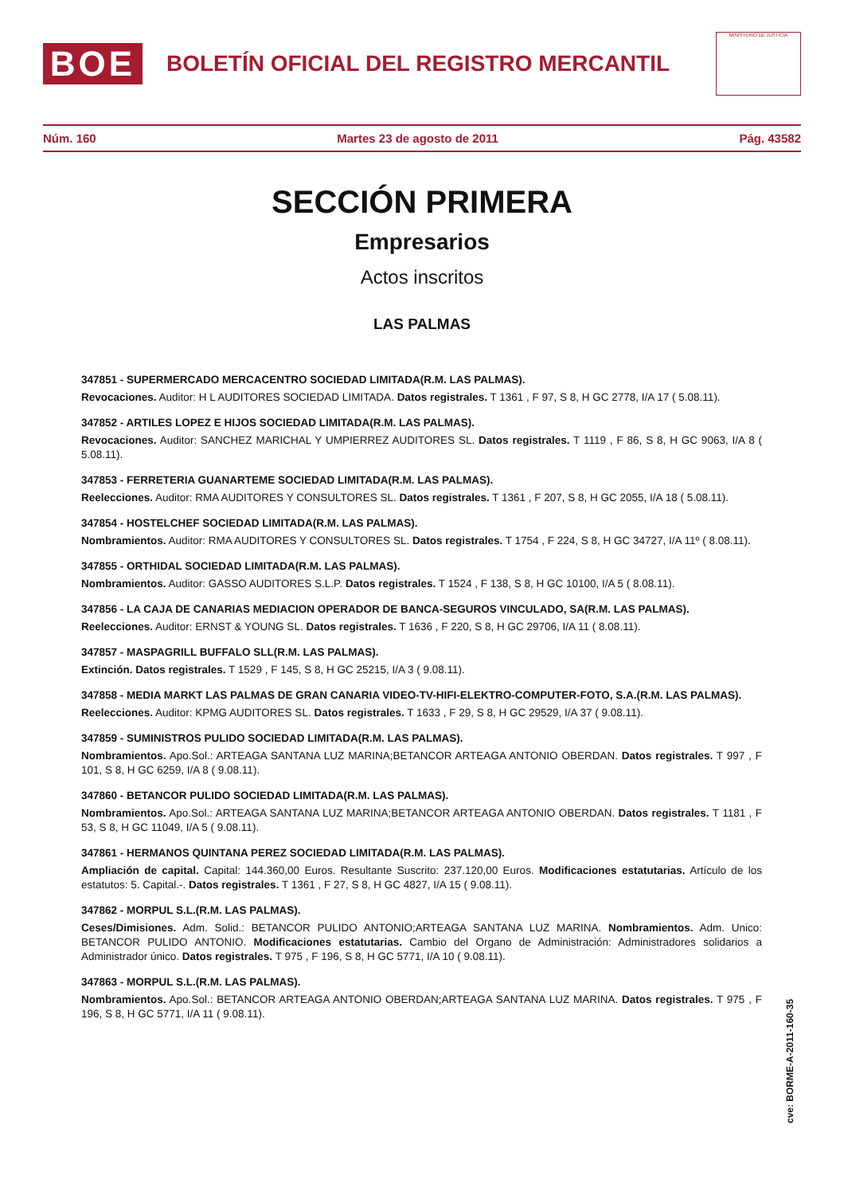BOE
BOLETÍN OFICIAL DEL REGISTRO MERCANTIL
MINISTERIO DE JUSTICIA
Núm. 160 Martes 23 de agosto de 2011 Pág. 43582
SECCIÓN PRIMERA
Empresarios
Actos inscritos
LAS PALMAS
347851 - SUPERMERCADO MERCACENTRO SOCIEDAD LIMITADA(R.M. LAS PALMAS).
Revocaciones. Auditor: H L AUDITORES SOCIEDAD LIMITADA. Datos registrales. T 1361 , F 97, S 8, H GC 2778, I/A 17 ( 5.08.11).
347852 - ARTILES LOPEZ E HIJOS SOCIEDAD LIMITADA(R.M. LAS PALMAS).
Revocaciones. Auditor: SANCHEZ MARICHAL Y UMPIERREZ AUDITORES SL. Datos registrales. T 1119 , F 86, S 8, H GC 9063, I/A 8 ( 5.08.11).
347853 - FERRETERIA GUANARTEME SOCIEDAD LIMITADA(R.M. LAS PALMAS).
Reelecciones. Auditor: RMA AUDITORES Y CONSULTORES SL. Datos registrales. T 1361 , F 207, S 8, H GC 2055, I/A 18 ( 5.08.11).
347854 - HOSTELCHEF SOCIEDAD LIMITADA(R.M. LAS PALMAS).
Nombramientos. Auditor: RMA AUDITORES Y CONSULTORES SL. Datos registrales. T 1754 , F 224, S 8, H GC 34727, I/A 11º ( 8.08.11).
347855 - ORTHIDAL SOCIEDAD LIMITADA(R.M. LAS PALMAS).
Nombramientos. Auditor: GASSO AUDITORES S.L.P. Datos registrales. T 1524 , F 138, S 8, H GC 10100, I/A 5 ( 8.08.11).
347856 - LA CAJA DE CANARIAS MEDIACION OPERADOR DE BANCA-SEGUROS VINCULADO, SA(R.M. LAS PALMAS).
Reelecciones. Auditor: ERNST & YOUNG SL. Datos registrales. T 1636 , F 220, S 8, H GC 29706, I/A 11 ( 8.08.11).
347857 - MASPAGRILL BUFFALO SLL(R.M. LAS PALMAS).
Extinción. Datos registrales. T 1529 , F 145, S 8, H GC 25215, I/A 3 ( 9.08.11).
347858 - MEDIA MARKT LAS PALMAS DE GRAN CANARIA VIDEO-TV-HIFI-ELEKTRO-COMPUTER-FOTO, S.A.(R.M. LAS PALMAS).
Reelecciones. Auditor: KPMG AUDITORES SL. Datos registrales. T 1633 , F 29, S 8, H GC 29529, I/A 37 ( 9.08.11).
347859 - SUMINISTROS PULIDO SOCIEDAD LIMITADA(R.M. LAS PALMAS).
Nombramientos. Apo.Sol.: ARTEAGA SANTANA LUZ MARINA;BETANCOR ARTEAGA ANTONIO OBERDAN. Datos registrales. T 997 , F 101, S 8, H GC 6259, I/A 8 ( 9.08.11).
347860 - BETANCOR PULIDO SOCIEDAD LIMITADA(R.M. LAS PALMAS).
Nombramientos. Apo.Sol.: ARTEAGA SANTANA LUZ MARINA;BETANCOR ARTEAGA ANTONIO OBERDAN. Datos registrales. T 1181 , F 53, S 8, H GC 11049, I/A 5 ( 9.08.11).
347861 - HERMANOS QUINTANA PEREZ SOCIEDAD LIMITADA(R.M. LAS PALMAS).
Ampliación de capital. Capital: 144.360,00 Euros. Resultante Suscrito: 237.120,00 Euros. Modificaciones estatutarias. Artículo de los estatutos: 5. Capital.-. Datos registrales. T 1361 , F 27, S 8, H GC 4827, I/A 15 ( 9.08.11).
347862 - MORPUL S.L.(R.M. LAS PALMAS).
Ceses/Dimisiones. Adm. Solid.: BETANCOR PULIDO ANTONIO;ARTEAGA SANTANA LUZ MARINA. Nombramientos. Adm. Unico: BETANCOR PULIDO ANTONIO. Modificaciones estatutarias. Cambio del Organo de Administración: Administradores solidarios a Administrador único. Datos registrales. T 975 , F 196, S 8, H GC 5771, I/A 10 ( 9.08.11).
347863 - MORPUL S.L.(R.M. LAS PALMAS).
Nombramientos. Apo.Sol.: BETANCOR ARTEAGA ANTONIO OBERDAN;ARTEAGA SANTANA LUZ MARINA. Datos registrales. T 975 , F 196, S 8, H GC 5771, I/A 11 ( 9.08.11).
cve: BORME-A-2011-160-35